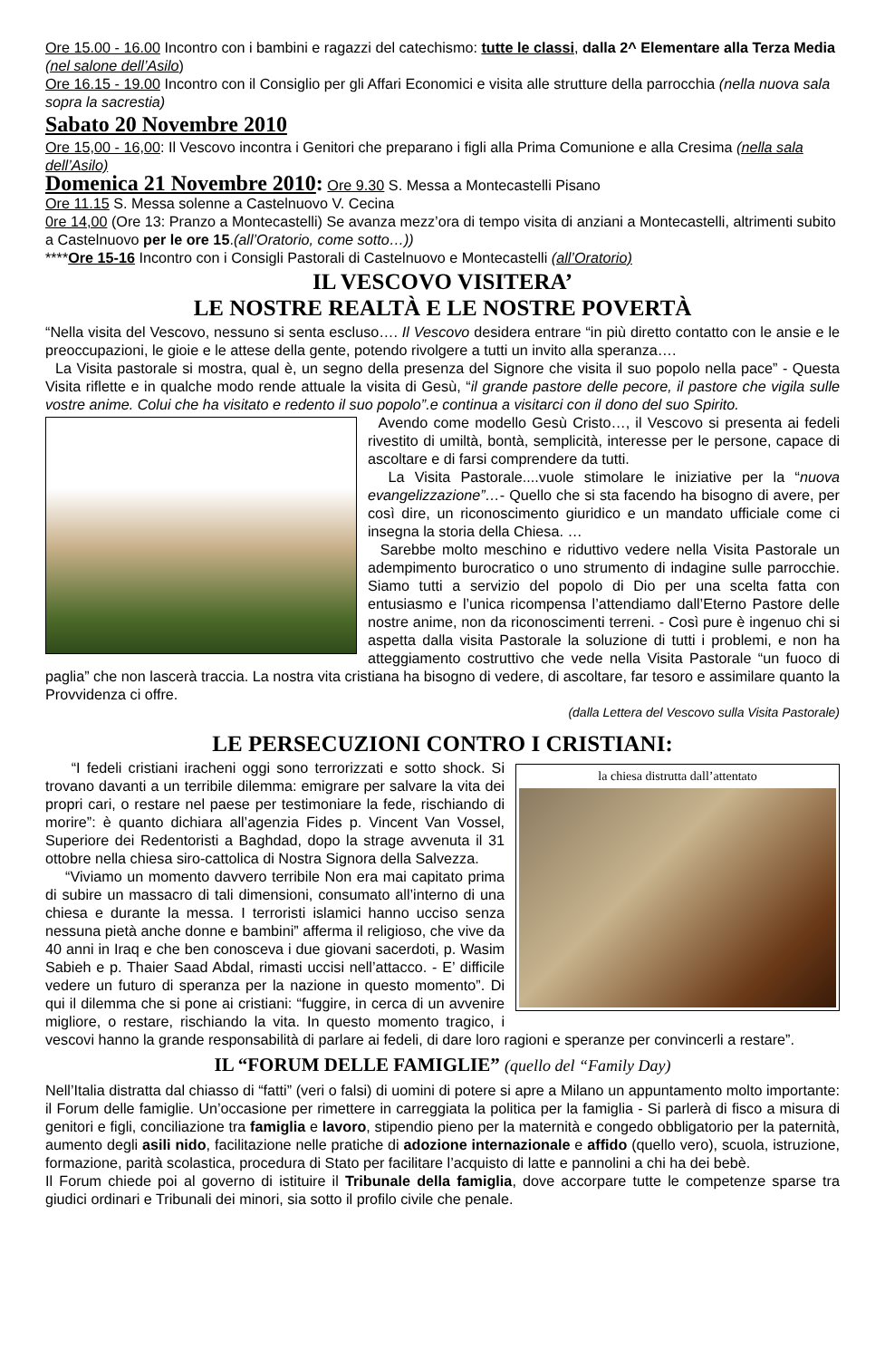Ore 15.00 - 16.00 Incontro con i bambini e ragazzi del catechismo: tutte le classi, dalla 2^ Elementare alla Terza Media (nel salone dell’Asilo)
Ore 16.15 - 19.00 Incontro con il Consiglio per gli Affari Economici e visita alle strutture della parrocchia (nella nuova sala sopra la sacrestia)
Sabato 20 Novembre 2010
Ore 15,00 - 16,00: Il Vescovo incontra i Genitori che preparano i figli alla Prima Comunione e alla Cresima (nella sala dell’Asilo)
Domenica 21 Novembre 2010: Ore 9.30 S. Messa a Montecastelli Pisano
Ore 11.15 S. Messa solenne a Castelnuovo V. Cecina
0re 14,00 (Ore 13: Pranzo a Montecastelli) Se avanza mezz’ora di tempo visita di anziani a Montecastelli, altrimenti subito a Castelnuovo per le ore 15.(all’Oratorio, come sotto…))
****Ore 15-16 Incontro con i Consigli Pastorali di Castelnuovo e Montecastelli (all’Oratorio)
IL VESCOVO VISITERA’
LE NOSTRE REALTÀ E LE NOSTRE POVERTÀ
“Nella visita del Vescovo, nessuno si senta escluso…. Il Vescovo desidera entrare “in più diretto contatto con le ansie e le preoccupazioni, le gioie e le attese della gente, potendo rivolgere a tutti un invito alla speranza….
La Visita pastorale si mostra, qual è, un segno della presenza del Signore che visita il suo popolo nella pace” - Questa Visita riflette e in qualche modo rende attuale la visita di Gesù, “il grande pastore delle pecore, il pastore che vigila sulle vostre anime. Colui che ha visitato e redento il suo popolo”.e continua a visitarci con il dono del suo Spirito.
Avendo come modello Gesù Cristo…, il Vescovo si presenta ai fedeli rivestito di umiltà, bontà, semplicità, interesse per le persone, capace di ascoltare e di farsi comprendere da tutti.
La Visita Pastorale....vuole stimolare le iniziative per la “nuova evangelizzazione”…- Quello che si sta facendo ha bisogno di avere, per così dire, un riconoscimento giuridico e un mandato ufficiale come ci insegna la storia della Chiesa. …
Sarebbe molto meschino e riduttivo vedere nella Visita Pastorale un adempimento burocratico o uno strumento di indagine sulle parrocchie. Siamo tutti a servizio del popolo di Dio per una scelta fatta con entusiasmo e l’unica ricompensa l’attendiamo dall’Eterno Pastore delle nostre anime, non da riconoscimenti terreni. - Così pure è ingenuo chi si aspetta dalla visita Pastorale la soluzione di tutti i problemi, e non ha atteggiamento costruttivo che vede nella Visita Pastorale “un fuoco di paglia” che non lascerà traccia. La nostra vita cristiana ha bisogno di vedere, di ascoltare, far tesoro e assimilare quanto la Provvidenza ci offre.
(dalla Lettera del Vescovo sulla Visita Pastorale)
LE PERSECUZIONI CONTRO I CRISTIANI:
la chiesa distrutta dall’attentato
“I fedeli cristiani iracheni oggi sono terrorizzati e sotto shock. Si trovano davanti a un terribile dilemma: emigrare per salvare la vita dei propri cari, o restare nel paese per testimoniare la fede, rischiando di morire”: è quanto dichiara all’agenzia Fides p. Vincent Van Vossel, Superiore dei Redentoristi a Baghdad, dopo la strage avvenuta il 31 ottobre nella chiesa siro-cattolica di Nostra Signora della Salvezza.
“Viviamo un momento davvero terribile Non era mai capitato prima di subire un massacro di tali dimensioni, consumato all’interno di una chiesa e durante la messa. I terroristi islamici hanno ucciso senza nessuna pietà anche donne e bambini” afferma il religioso, che vive da 40 anni in Iraq e che ben conosceva i due giovani sacerdoti, p. Wasim Sabieh e p. Thaier Saad Abdal, rimasti uccisi nell’attacco. - E’ difficile vedere un futuro di speranza per la nazione in questo momento”. Di qui il dilemma che si pone ai cristiani: “fuggire, in cerca di un avvenire migliore, o restare, rischiando la vita. In questo momento tragico, i vescovi hanno la grande responsabilità di parlare ai fedeli, di dare loro ragioni e speranze per convincerli a restare”.
IL “FORUM DELLE FAMIGLIE” (quello del “Family Day)
Nell’Italia distratta dal chiasso di “fatti” (veri o falsi) di uomini di potere si apre a Milano un appuntamento molto importante: il Forum delle famiglie. Un’occasione per rimettere in carreggiata la politica per la famiglia - Si parlerà di fisco a misura di genitori e figli, conciliazione tra famiglia e lavoro, stipendio pieno per la maternità e congedo obbligatorio per la paternità, aumento degli asili nido, facilitazione nelle pratiche di adozione internazionale e affido (quello vero), scuola, istruzione, formazione, parità scolastica, procedura di Stato per facilitare l’acquisto di latte e pannolini a chi ha dei bebè.
Il Forum chiede poi al governo di istituire il Tribunale della famiglia, dove accorpare tutte le competenze sparse tra giudici ordinari e Tribunali dei minori, sia sotto il profilo civile che penale.